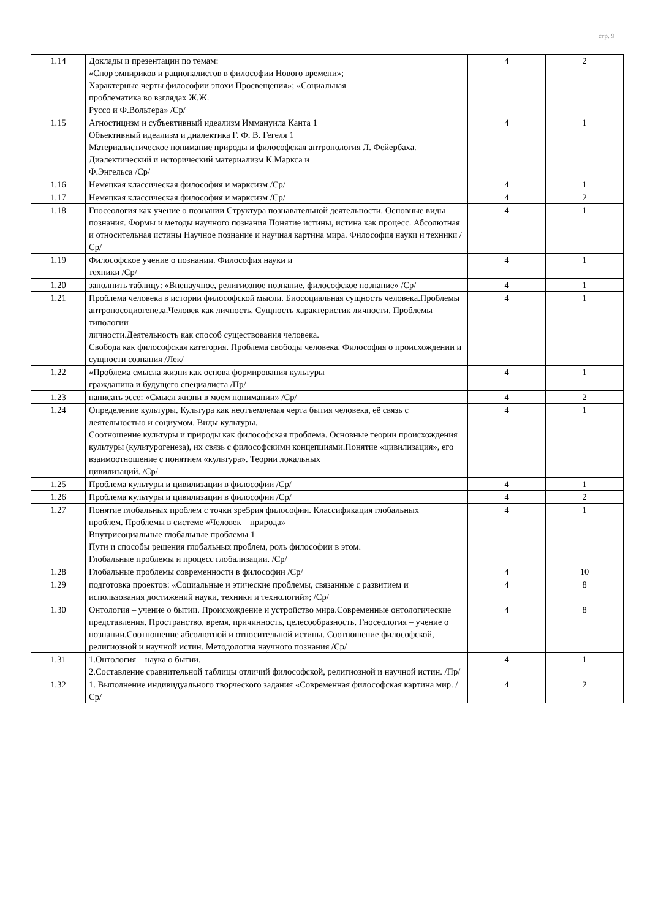стр. 9
| 1.14 | Доклады и презентации по темам: «Спор эмпириков и рационалистов в философии Нового времени»; Характерные черты философии эпохи Просвещения»; «Социальная проблематика во взглядах Ж.Ж. Руссо и Ф.Вольтера» /Ср/ | 4 | 2 |
| 1.15 | Агностицизм и субъективный идеализм Иммануила Канта 1 Объективный идеализм и диалектика Г. Ф. В. Гегеля 1 Материалистическое понимание природы и философская антропология Л. Фейербаха. Диалектический и исторический материализм К.Маркса и Ф.Энгельса /Ср/ | 4 | 1 |
| 1.16 | Немецкая классическая философия и марксизм /Ср/ | 4 | 1 |
| 1.17 | Немецкая классическая философия и марксизм /Ср/ | 4 | 2 |
| 1.18 | Гносеология как учение о познании Структура познавательной деятельности. Основные виды познания. Формы и методы научного познания Понятие истины, истина как процесс. Абсолютная и относительная истины Научное познание и научная картина мира. Философия науки и техники /Ср/ | 4 | 1 |
| 1.19 | Философское учение о познании. Философия науки и техники /Ср/ | 4 | 1 |
| 1.20 | заполнить таблицу: «Вненаучное, религиозное познание, философское познание» /Ср/ | 4 | 1 |
| 1.21 | Проблема человека в истории философской мысли. Биосоциальная сущность человека.Проблемы антропосоциогенеза.Человек как личность. Сущность характеристик личности. Проблемы типологии личности.Деятельность как способ существования человека. Свобода как философская категория. Проблема свободы человека. Философия о происхождении и сущности сознания /Лек/ | 4 | 1 |
| 1.22 | «Проблема смысла жизни как основа формирования культуры гражданина и будущего специалиста /Пр/ | 4 | 1 |
| 1.23 | написать эссе: «Смысл жизни в моем понимании» /Ср/ | 4 | 2 |
| 1.24 | Определение культуры. Культура как неотъемлемая черта бытия человека, её связь с деятельностью и социумом. Виды культуры. Соотношение культуры и природы как философская проблема. Основные теории происхождения культуры (культурогенеза), их связь с философскими концепциями.Понятие «цивилизация», его взаимоотношение с понятием «культура». Теории локальных цивилизаций. /Ср/ | 4 | 1 |
| 1.25 | Проблема культуры и цивилизации в философии /Ср/ | 4 | 1 |
| 1.26 | Проблема культуры и цивилизации в философии /Ср/ | 4 | 2 |
| 1.27 | Понятие глобальных проблем с точки зре5рия философии. Классификация глобальных проблем. Проблемы в системе «Человек – природа» Внутрисоциальные глобальные проблемы 1 Пути и способы решения глобальных проблем, роль философии в этом. Глобальные проблемы и процесс глобализации. /Ср/ | 4 | 1 |
| 1.28 | Глобальные проблемы современности в философии /Ср/ | 4 | 10 |
| 1.29 | подготовка проектов: «Социальные и этические проблемы, связанные с развитием и использования достижений науки, техники и технологий»; /Ср/ | 4 | 8 |
| 1.30 | Онтология – учение о бытии. Происхождение и устройство мира.Современные онтологические представления. Пространство, время, причинность, целесообразность. Гносеология – учение о познании.Соотношение абсолютной и относительной истины. Соотношение философской, религиозной и научной истин. Методология научного познания /Ср/ | 4 | 8 |
| 1.31 | 1.Онтология – наука о бытии. 2.Составление сравнительной таблицы отличий философской, религиозной и научной истин. /Пр/ | 4 | 1 |
| 1.32 | 1. Выполнение индивидуального творческого задания «Современная философская картина мир. /Ср/ | 4 | 2 |